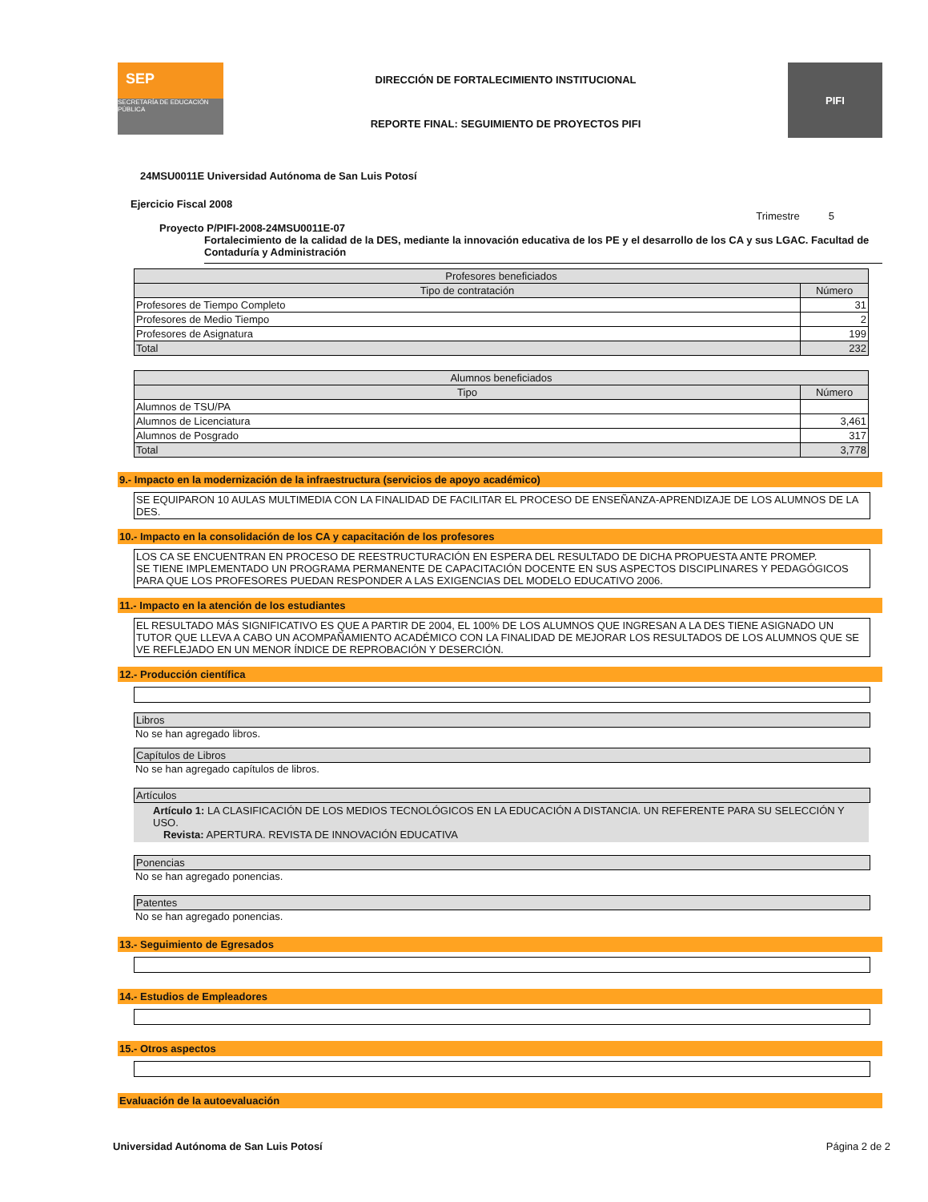SEP
SECRETARÍA DE EDUCACIÓN PÚBLICA
DIRECCIÓN DE FORTALECIMIENTO INSTITUCIONAL
REPORTE FINAL: SEGUIMIENTO DE PROYECTOS PIFI
PIFI
24MSU0011E Universidad Autónoma de San Luis Potosí
Ejercicio Fiscal 2008
Trimestre 5
Proyecto P/PIFI-2008-24MSU0011E-07
Fortalecimiento de la calidad de la DES, mediante la innovación educativa de los PE y el desarrollo de los CA y sus LGAC. Facultad de Contaduría y Administración
| Profesores beneficiados | |
| --- | --- |
| Tipo de contratación | Número |
| Profesores de Tiempo Completo | 31 |
| Profesores de Medio Tiempo | 2 |
| Profesores de Asignatura | 199 |
| Total | 232 |
| Alumnos beneficiados | |
| --- | --- |
| Tipo | Número |
| Alumnos de TSU/PA | |
| Alumnos de Licenciatura | 3,461 |
| Alumnos de Posgrado | 317 |
| Total | 3,778 |
9.- Impacto en la modernización de la infraestructura (servicios de apoyo académico)
SE EQUIPARON 10 AULAS MULTIMEDIA CON LA FINALIDAD DE FACILITAR EL PROCESO DE ENSEÑANZA-APRENDIZAJE DE LOS ALUMNOS DE LA DES.
10.- Impacto en la consolidación de los CA y capacitación de los profesores
LOS CA SE ENCUENTRAN EN PROCESO DE REESTRUCTURACIÓN EN ESPERA DEL RESULTADO DE DICHA PROPUESTA ANTE PROMEP.
SE TIENE IMPLEMENTADO UN PROGRAMA PERMANENTE DE CAPACITACIÓN DOCENTE EN SUS ASPECTOS DISCIPLINARES Y PEDAGÓGICOS PARA QUE LOS PROFESORES PUEDAN RESPONDER A LAS EXIGENCIAS DEL MODELO EDUCATIVO 2006.
11.- Impacto en la atención de los estudiantes
EL RESULTADO MÁS SIGNIFICATIVO ES QUE A PARTIR DE 2004, EL 100% DE LOS ALUMNOS QUE INGRESAN A LA DES TIENE ASIGNADO UN TUTOR QUE LLEVA A CABO UN ACOMPAÑAMIENTO ACADÉMICO CON LA FINALIDAD DE MEJORAR LOS RESULTADOS DE LOS ALUMNOS QUE SE VE REFLEJADO EN UN MENOR ÍNDICE DE REPROBACIÓN Y DESERCIÓN.
12.- Producción científica
Libros
No se han agregado libros.
Capítulos de Libros
No se han agregado capítulos de libros.
Artículos
Artículo 1: LA CLASIFICACIÓN DE LOS MEDIOS TECNOLÓGICOS EN LA EDUCACIÓN A DISTANCIA. UN REFERENTE PARA SU SELECCIÓN Y USO.
Revista: APERTURA. REVISTA DE INNOVACIÓN EDUCATIVA
Ponencias
No se han agregado ponencias.
Patentes
No se han agregado ponencias.
13.- Seguimiento de Egresados
14.- Estudios de Empleadores
15.- Otros aspectos
Evaluación de la autoevaluación
Universidad Autónoma de San Luis Potosí Página 2 de 2